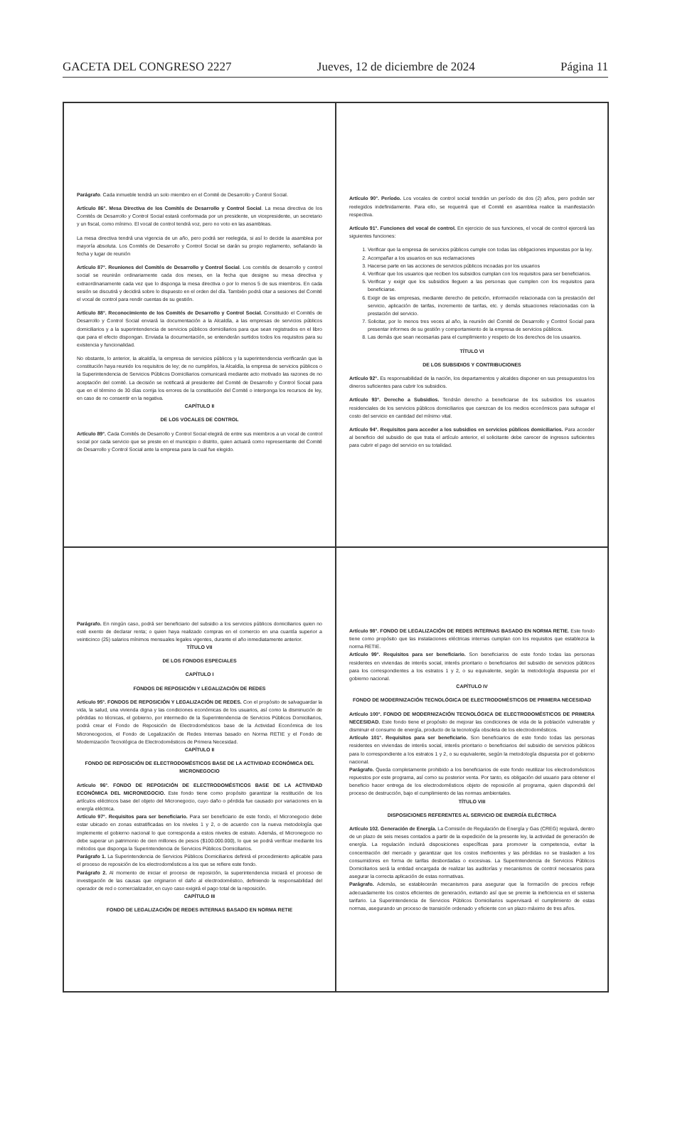GACETA DEL CONGRESO 2227 Jueves, 12 de diciembre de 2024 Página 11
Parágrafo. Cada inmueble tendrá un solo miembro en el Comité de Desarrollo y Control Social.
Artículo 86°. Mesa Directiva de los Comités de Desarrollo y Control Social. La mesa directiva de los Comités de Desarrollo y Control Social estará conformada por un presidente, un vicepresidente, un secretario y un fiscal, como mínimo. El vocal de control tendrá voz, pero no voto en las asambleas.
La mesa directiva tendrá una vigencia de un año, pero podrá ser reelegida, si así lo decide la asamblea por mayoría absoluta. Los Comités de Desarrollo y Control Social se darán su propio reglamento, señalando la fecha y lugar de reunión
Artículo 87°. Reuniones del Comités de Desarrollo y Control Social. Los comités de desarrollo y control social se reunirán ordinariamente cada dos meses, en la fecha que designe su mesa directiva y extraordinariamente cada vez que lo disponga la mesa directiva o por lo menos 5 de sus miembros. En cada sesión se discutirá y decidirá sobre lo dispuesto en el orden del día. También podrá citar a sesiones del Comité el vocal de control para rendir cuentas de su gestión.
Artículo 88°. Reconocimiento de los Comités de Desarrollo y Control Social. Constituido el Comités de Desarrollo y Control Social enviará la documentación a la Alcaldía, a las empresas de servicios públicos domiciliarios y a la superintendencia de servicios públicos domiciliarios para que sean registrados en el libro que para el efecto dispongan. Enviada la documentación, se entenderán surtidos todos los requisitos para su existencia y funcionalidad.
No obstante, lo anterior, la alcaldía, la empresa de servicios públicos y la superintendencia verificarán que la constitución haya reunido los requisitos de ley; de no cumplirlos, la Alcaldía, la empresa de servicios públicos o la Superintendencia de Servicios Públicos Domiciliarios comunicará mediante acto motivado las razones de no aceptación del comité. La decisión se notificará al presidente del Comité de Desarrollo y Control Social para que en el término de 30 días corrija los errores de la constitución del Comité o interponga los recursos de ley, en caso de no consentir en la negativa.
CAPÍTULO II
DE LOS VOCALES DE CONTROL
Artículo 89°. Cada Comités de Desarrollo y Control Social elegirá de entre sus miembros a un vocal de control social por cada servicio que se preste en el municipio o distrito, quien actuará como representante del Comité de Desarrollo y Control Social ante la empresa para la cual fue elegido.
Artículo 90°. Período. Los vocales de control social tendrán un período de dos (2) años, pero podrán ser reelegidos indefinidamente. Para ello, se requerirá que el Comité en asamblea realice la manifestación respectiva.
Artículo 91°. Funciones del vocal de control. En ejercicio de sus funciones, el vocal de control ejercerá las siguientes funciones:
1. Verificar que la empresa de servicios públicos cumple con todas las obligaciones impuestas por la ley.
2. Acompañar a los usuarios en sus reclamaciones
3. Hacerse parte en las acciones de servicios públicos incoadas por los usuarios
4. Verificar que los usuarios que reciben los subsidios cumplan con los requisitos para ser beneficiarios.
5. Verificar y exigir que los subsidios lleguen a las personas que cumplen con los requisitos para beneficiarse.
6. Exigir de las empresas, mediante derecho de petición, información relacionada con la prestación del servicio, aplicación de tarifas, incremento de tarifas, etc. y demás situaciones relacionadas con la prestación del servicio.
7. Solicitar, por lo menos tres veces al año, la reunión del Comité de Desarrollo y Control Social para presentar informes de su gestión y comportamiento de la empresa de servicios públicos.
8. Las demás que sean necesarias para el cumplimiento y respeto de los derechos de los usuarios.
TÍTULO VI
DE LOS SUBSIDIOS Y CONTRIBUCIONES
Artículo 92°. Es responsabilidad de la nación, los departamentos y alcaldes disponer en sus presupuestos los dineros suficientes para cubrir los subsidios.
Artículo 93°. Derecho a Subsidios. Tendrán derecho a beneficiarse de los subsidios los usuarios residenciales de los servicios públicos domiciliarios que carezcan de los medios económicos para sufragar el costo del servicio en cantidad del mínimo vital.
Artículo 94°. Requisitos para acceder a los subsidios en servicios públicos domiciliarios. Para acceder al beneficio del subsidio de que trata el artículo anterior, el solicitante debe carecer de ingresos suficientes para cubrir el pago del servicio en su totalidad.
Parágrafo. En ningún caso, podrá ser beneficiario del subsidio a los servicios públicos domiciliarios quien no esté exento de declarar renta; o quien haya realizado compras en el comercio en una cuantía superior a veinticinco (25) salarios mínimos mensuales legales vigentes, durante el año inmediatamente anterior.
TÍTULO VII
DE LOS FONDOS ESPECIALES
CAPÍTULO I
FONDOS DE REPOSICIÓN Y LEGALIZACIÓN DE REDES
Artículo 95°. FONDOS DE REPOSICIÓN Y LEGALIZACIÓN DE REDES. Con el propósito de salvaguardar la vida, la salud, una vivienda digna y las condiciones económicas de los usuarios, así como la disminución de pérdidas no técnicas, el gobierno, por intermedio de la Superintendencia de Servicios Públicos Domiciliarios, podrá crear el Fondo de Reposición de Electrodomésticos base de la Actividad Económica de los Microneogocios, el Fondo de Legalización de Redes Internas basado en Norma RETIE y el Fondo de Modernización Tecnológica de Electrodomésticos de Primera Necesidad.
CAPÍTULO II
FONDO DE REPOSICIÓN DE ELECTRODOMÉSTICOS BASE DE LA ACTIVIDAD ECONÓMICA DEL MICRONEGOCIO
Artículo 96°. FONDO DE REPOSICIÓN DE ELECTRODOMÉSTICOS BASE DE LA ACTIVIDAD ECONÓMICA DEL MICRONEGOCIO. Este fondo tiene como propósito garantizar la restitución de los artículos eléctricos base del objeto del Micronegocio, cuyo daño o pérdida fue causado por variaciones en la energía eléctrica.
Artículo 97°. Requisitos para ser beneficiario. Para ser beneficiario de este fondo, el Micronegocio debe estar ubicado en zonas estratificadas en los niveles 1 y 2, o de acuerdo con la nueva metodología que implemente el gobierno nacional lo que corresponda a estos niveles de estrato. Además, el Micronegocio no debe superar un patrimonio de cien millones de pesos ($100.000.000), lo que se podrá verificar mediante los métodos que disponga la Superintendencia de Servicios Públicos Domiciliarios.
Parágrafo 1. La Superintendencia de Servicios Públicos Domiciliarios definirá el procedimiento aplicable para el proceso de reposición de los electrodomésticos a los que se refiere este fondo.
Parágrafo 2. Al momento de iniciar el proceso de reposición, la superintendencia iniciará el proceso de investigación de las causas que originaron el daño al electrodoméstico, definiendo la responsabilidad del operador de red o comercializador, en cuyo caso exigirá el pago total de la reposición.
CAPÍTULO III
FONDO DE LEGALIZACIÓN DE REDES INTERNAS BASADO EN NORMA RETIE
Artículo 98°. FONDO DE LEGALIZACIÓN DE REDES INTERNAS BASADO EN NORMA RETIE. Este fondo tiene como propósito que las instalaciones eléctricas internas cumplan con los requisitos que establezca la norma RETIE.
Artículo 99°. Requisitos para ser beneficiario. Son beneficiarios de este fondo todas las personas residentes en viviendas de interés social, interés prioritario o beneficiarios del subsidio de servicios públicos para los correspondientes a los estratos 1 y 2, o su equivalente, según la metodología dispuesta por el gobierno nacional.
CAPÍTULO IV
FONDO DE MODERNIZACIÓN TECNOLÓGICA DE ELECTRODOMÉSTICOS DE PRIMERA NECESIDAD
Artículo 100°. FONDO DE MODERNIZACIÓN TECNOLÓGICA DE ELECTRODOMÉSTICOS DE PRIMERA NECESIDAD. Este fondo tiene el propósito de mejorar las condiciones de vida de la población vulnerable y disminuir el consumo de energía, producto de la tecnología obsoleta de los electrodomésticos.
Artículo 101°. Requisitos para ser beneficiario. Son beneficiarios de este fondo todas las personas residentes en viviendas de interés social, interés prioritario o beneficiarios del subsidio de servicios públicos para lo correspondiente a los estratos 1 y 2, o su equivalente, según la metodología dispuesta por el gobierno nacional.
Parágrafo. Queda completamente prohibido a los beneficiarios de este fondo reutilizar los electrodomésticos repuestos por este programa, así como su posterior venta. Por tanto, es obligación del usuario para obtener el beneficio hacer entrega de los electrodomésticos objeto de reposición al programa, quien dispondrá del proceso de destrucción, bajo el cumplimiento de las normas ambientales.
TÍTULO VIII
DISPOSICIONES REFERENTES AL SERVICIO DE ENERGÍA ELÉCTRICA
Artículo 102. Generación de Energía. La Comisión de Regulación de Energía y Gas (CREG) regulará, dentro de un plazo de seis meses contados a partir de la expedición de la presente ley, la actividad de generación de energía. La regulación incluirá disposiciones específicas para promover la competencia, evitar la concentración del mercado y garantizar que los costos ineficientes y las pérdidas no se trasladen a los consumidores en forma de tarifas desbordadas o excesivas. La Superintendencia de Servicios Públicos Domiciliarios será la entidad encargada de realizar las auditorías y mecanismos de control necesarios para asegurar la correcta aplicación de estas normativas.
Parágrafo. Además, se establecerán mecanismos para asegurar que la formación de precios refleje adecuadamente los costos eficientes de generación, evitando así que se premie la ineficiencia en el sistema tarifario. La Superintendencia de Servicios Públicos Domiciliarios supervisará el cumplimiento de estas normas, asegurando un proceso de transición ordenado y eficiente con un plazo máximo de tres años.